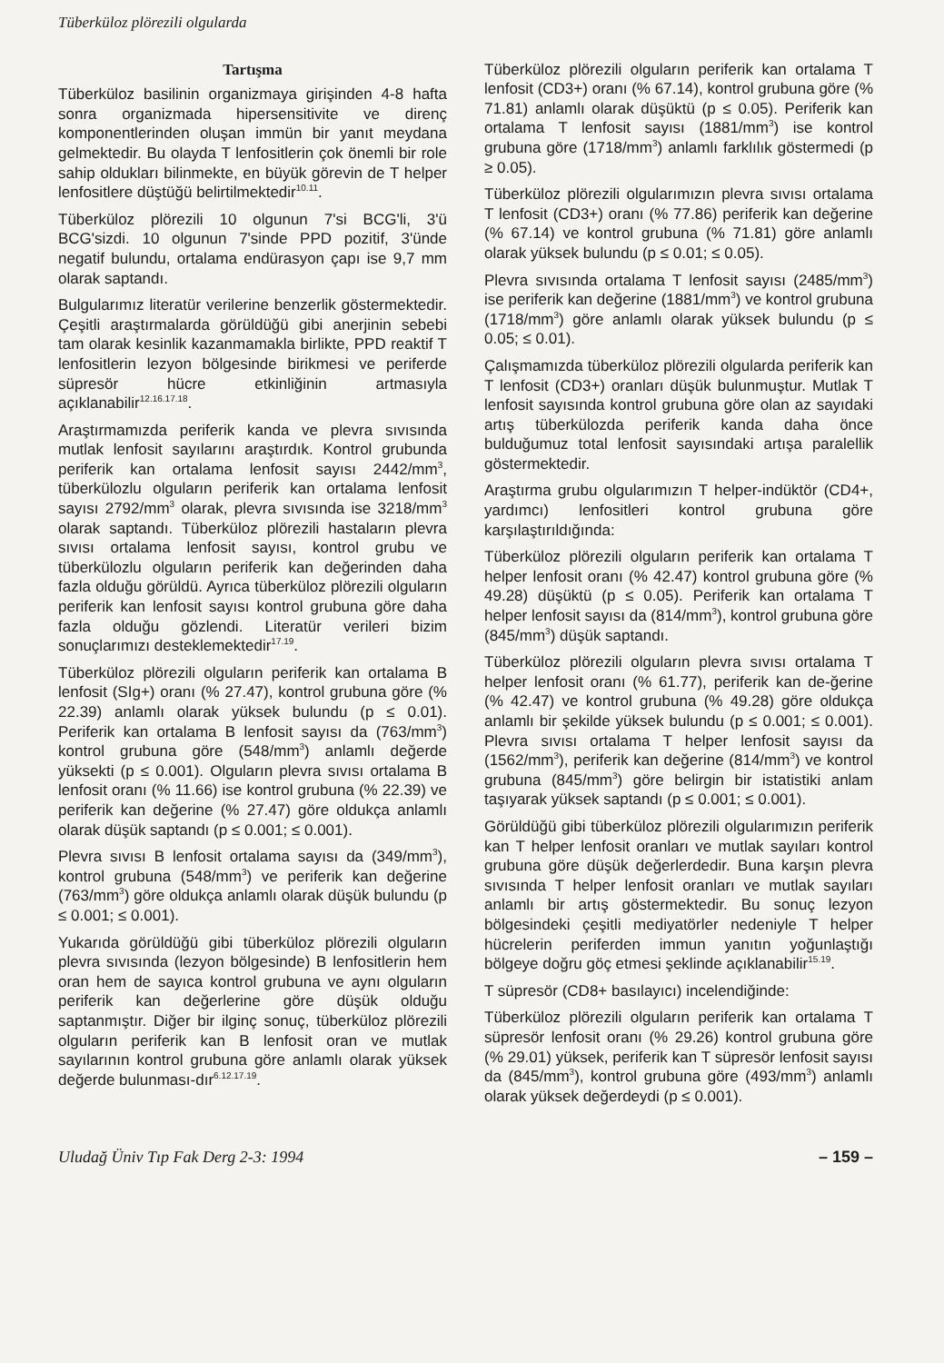Tüberküloz plörezili olgularda
Tartışma
Tüberküloz basilinin organizmaya girişinden 4-8 hafta sonra organizmada hipersensitivite ve direnç komponentlerinden oluşan immün bir yanıt meydana gelmektedir. Bu olayda T lenfositlerin çok önemli bir role sahip oldukları bilinmekte, en büyük görevin de T helper lenfositlere düştüğü belirtilmektedir<sup>10.11</sup>.
Tüberküloz plörezili 10 olgunun 7'si BCG'li, 3'ü BCG'sizdi. 10 olgunun 7'sinde PPD pozitif, 3'ünde negatif bulundu, ortalama endürasyon çapı ise 9,7 mm olarak saptandı.
Bulgularımız literatür verilerine benzerlik göstermektedir. Çeşitli araştırmalarda görüldüğü gibi anerjinin sebebi tam olarak kesinlik kazanmamakla birlikte, PPD reaktif T lenfositlerin lezyon bölgesinde birikmesi ve periferde süpresör hücre etkinliğinin artmasıyla açıklanabilir<sup>12.16.17.18</sup>.
Araştırmamızda periferik kanda ve plevra sıvısında mutlak lenfosit sayılarını araştırdık. Kontrol grubunda periferik kan ortalama lenfosit sayısı 2442/mm<sup>3</sup>, tüberkülozlu olguların periferik kan ortalama lenfosit sayısı 2792/mm<sup>3</sup> olarak, plevra sıvısında ise 3218/mm<sup>3</sup> olarak saptandı. Tüberküloz plörezili hastaların plevra sıvısı ortalama lenfosit sayısı, kontrol grubu ve tüberkülozlu olguların periferik kan değerinden daha fazla olduğu görüldü. Ayrıca tüberküloz plörezili olguların periferik kan lenfosit sayısı kontrol grubuna göre daha fazla olduğu gözlendi. Literatür verileri bizim sonuçlarımızı desteklemektedir<sup>17.19</sup>.
Tüberküloz plörezili olguların periferik kan ortalama B lenfosit (SIg+) oranı (% 27.47), kontrol grubuna göre (% 22.39) anlamlı olarak yüksek bulundu (p ≤ 0.01). Periferik kan ortalama B lenfosit sayısı da (763/mm<sup>3</sup>) kontrol grubuna göre (548/mm<sup>3</sup>) anlamlı değerde yüksekti (p ≤ 0.001). Olguların plevra sıvısı ortalama B lenfosit oranı (% 11.66) ise kontrol grubuna (% 22.39) ve periferik kan değerine (% 27.47) göre oldukça anlamlı olarak düşük saptandı (p ≤ 0.001; ≤ 0.001).
Plevra sıvısı B lenfosit ortalama sayısı da (349/mm<sup>3</sup>), kontrol grubuna (548/mm<sup>3</sup>) ve periferik kan değerine (763/mm<sup>3</sup>) göre oldukça anlamlı olarak düşük bulundu (p ≤ 0.001; ≤ 0.001).
Yukarıda görüldüğü gibi tüberküloz plörezili olguların plevra sıvısında (lezyon bölgesinde) B lenfositlerin hem oran hem de sayıca kontrol grubuna ve aynı olguların periferik kan değerlerine göre düşük olduğu saptanmıştır. Diğer bir ilginç sonuç, tüberküloz plörezili olguların periferik kan B lenfosit oran ve mutlak sayılarının kontrol grubuna göre anlamlı olarak yüksek değerde bulunması-dır<sup>6.12.17.19</sup>.
Tüberküloz plörezili olguların periferik kan ortalama T lenfosit (CD3+) oranı (% 67.14), kontrol grubuna göre (% 71.81) anlamlı olarak düşüktü (p ≤ 0.05). Periferik kan ortalama T lenfosit sayısı (1881/mm<sup>3</sup>) ise kontrol grubuna göre (1718/mm<sup>3</sup>) anlamlı farklılık göstermedi (p ≥ 0.05).
Tüberküloz plörezili olgularımızın plevra sıvısı ortalama T lenfosit (CD3+) oranı (% 77.86) periferik kan değerine (% 67.14) ve kontrol grubuna (% 71.81) göre anlamlı olarak yüksek bulundu (p ≤ 0.01; ≤ 0.05).
Plevra sıvısında ortalama T lenfosit sayısı (2485/mm<sup>3</sup>) ise periferik kan değerine (1881/mm<sup>3</sup>) ve kontrol grubuna (1718/mm<sup>3</sup>) göre anlamlı olarak yüksek bulundu (p ≤ 0.05; ≤ 0.01).
Çalışmamızda tüberküloz plörezili olgularda periferik kan T lenfosit (CD3+) oranları düşük bulunmuştur. Mutlak T lenfosit sayısında kontrol grubuna göre olan az sayıdaki artış tüberkülozda periferik kanda daha önce bulduğumuz total lenfosit sayısındaki artışa paralellik göstermektedir.
Araştırma grubu olgularımızın T helper-indüktör (CD4+, yardımcı) lenfositleri kontrol grubuna göre karşılaştırıldığında:
Tüberküloz plörezili olguların periferik kan ortalama T helper lenfosit oranı (% 42.47) kontrol grubuna göre (% 49.28) düşüktü (p ≤ 0.05). Periferik kan ortalama T helper lenfosit sayısı da (814/mm<sup>3</sup>), kontrol grubuna göre (845/mm<sup>3</sup>) düşük saptandı.
Tüberküloz plörezili olguların plevra sıvısı ortalama T helper lenfosit oranı (% 61.77), periferik kan de-ğerine (% 42.47) ve kontrol grubuna (% 49.28) göre oldukça anlamlı bir şekilde yüksek bulundu (p ≤ 0.001; ≤ 0.001). Plevra sıvısı ortalama T helper lenfosit sayısı da (1562/mm<sup>3</sup>), periferik kan değerine (814/mm<sup>3</sup>) ve kontrol grubuna (845/mm<sup>3</sup>) göre belirgin bir istatistiki anlam taşıyarak yüksek saptandı (p ≤ 0.001; ≤ 0.001).
Görüldüğü gibi tüberküloz plörezili olgularımızın periferik kan T helper lenfosit oranları ve mutlak sayıları kontrol grubuna göre düşük değerlerdedir. Buna karşın plevra sıvısında T helper lenfosit oranları ve mutlak sayıları anlamlı bir artış göstermektedir. Bu sonuç lezyon bölgesindeki çeşitli mediyatörler nedeniyle T helper hücrelerin periferden immun yanıtın yoğunlaştığı bölgeye doğru göç etmesi şeklinde açıklanabilir<sup>15.19</sup>.
T süpresör (CD8+ basılayıcı) incelendiğinde:
Tüberküloz plörezili olguların periferik kan ortalama T süpresör lenfosit oranı (% 29.26) kontrol grubuna göre (% 29.01) yüksek, periferik kan T süpresör lenfosit sayısı da (845/mm<sup>3</sup>), kontrol grubuna göre (493/mm<sup>3</sup>) anlamlı olarak yüksek değerdeydi (p ≤ 0.001).
Uludağ Üniv Tıp Fak Derg 2-3: 1994 – 159 –